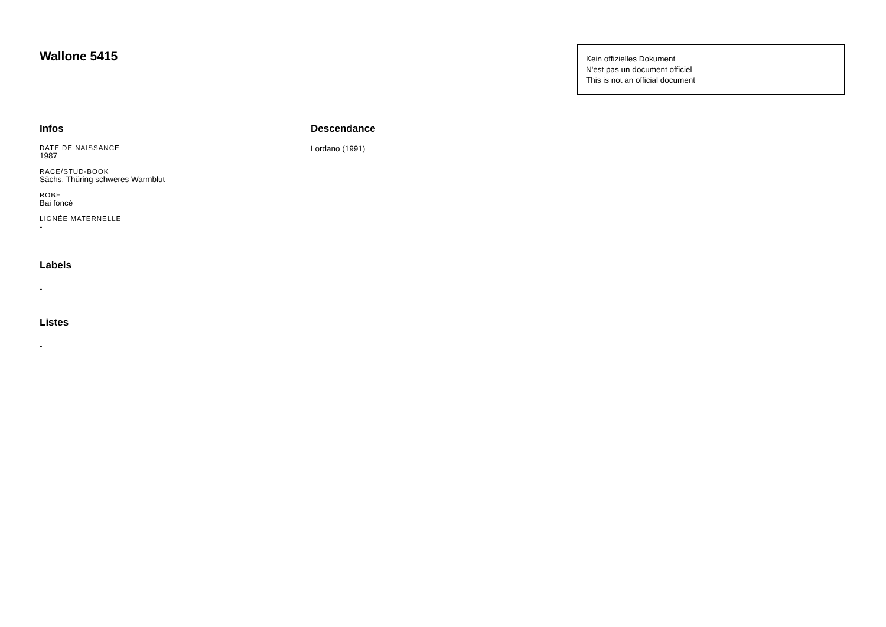Wallone 5415
Kein offizielles Dokument
N'est pas un document officiel
This is not an official document
Infos
DATE DE NAISSANCE
1987
RACE/STUD-BOOK
Sächs. Thüring schweres Warmblut
ROBE
Bai foncé
LIGNÉE MATERNELLE
-
Labels
-
Listes
-
Descendance
Lordano (1991)